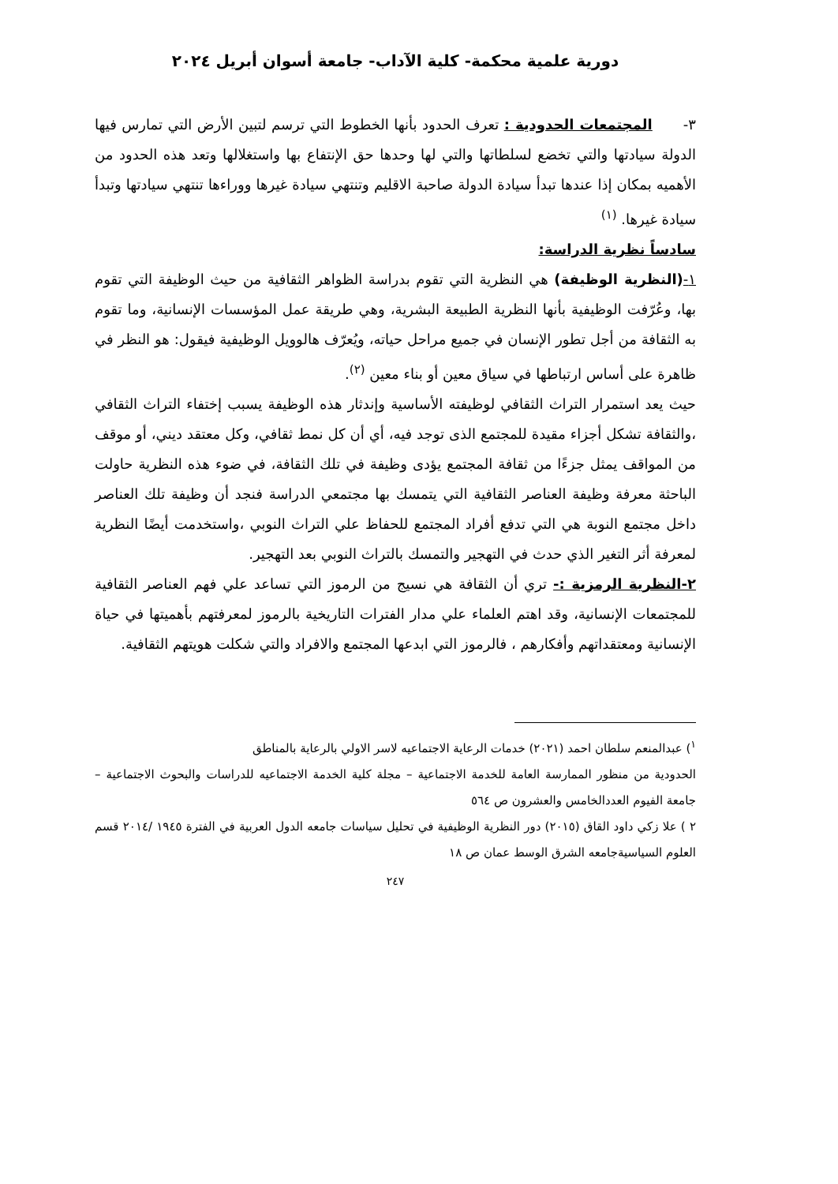دورية علمية محكمة- كلية الآداب- جامعة أسوان أبريل ٢٠٢٤
٣- المجتمعات الحدودية : تعرف الحدود بأنها الخطوط التي ترسم لتبين الأرض التي تمارس فيها الدولة سيادتها والتي تخضع لسلطاتها والتي لها وحدها حق الإنتفاع بها واستغلالها وتعد هذه الحدود من الأهميه بمكان إذا عندها تبدأ سيادة الدولة صاحبة الاقليم وتنتهي سيادة غيرها ووراءها تنتهي سيادتها وتبدأ سيادة غيرها. <sup>(١)</sup>
سادساً نظرية الدراسة:
١-(النظرية الوظيفة) هي النظرية التي تقوم بدراسة الظواهر الثقافية من حيث الوظيفة التي تقوم بها، وعُرّفت الوظيفية بأنها النظرية الطبيعة البشرية، وهي طريقة عمل المؤسسات الإنسانية، وما تقوم به الثقافة من أجل تطور الإنسان في جميع مراحل حياته، ويُعرّف هالوويل الوظيفية فيقول: هو النظر في ظاهرة على أساس ارتباطها في سياق معين أو بناء معين <sup>(٢)</sup>.
حيث يعد استمرار التراث الثقافي لوظيفته الأساسية وإندثار هذه الوظيفة يسبب إختفاء التراث الثقافي ،والثقافة تشكل أجزاء مقيدة للمجتمع الذى توجد فيه، أي أن كل نمط ثقافي، وكل معتقد ديني، أو موقف من المواقف يمثل جزءًا من ثقافة المجتمع يؤدى وظيفة في تلك الثقافة، في ضوء هذه النظرية حاولت الباحثة معرفة وظيفة العناصر الثقافية التي يتمسك بها مجتمعي الدراسة فنجد أن وظيفة تلك العناصر داخل مجتمع النوبة هي التي تدفع أفراد المجتمع للحفاظ علي التراث النوبي ،واستخدمت أيضًا النظرية لمعرفة أثر التغير الذي حدث في التهجير والتمسك بالتراث النوبي بعد التهجير.
٢-النظرية الرمزية :- تري أن الثقافة هي نسيج من الرموز التي تساعد علي فهم العناصر الثقافية للمجتمعات الإنسانية، وقد اهتم العلماء علي مدار الفترات التاريخية بالرموز لمعرفتهم بأهميتها في حياة الإنسانية ومعتقداتهم وأفكارهم ، فالرموز التي ابدعها المجتمع والافراد والتي شكلت هويتهم الثقافية.
<sup>١</sup>) عبدالمنعم سلطان احمد (٢٠٢١) خدمات الرعاية الاجتماعيه لاسر الاولي بالرعاية بالمناطق
الحدودية من منظور الممارسة العامة للخدمة الاجتماعية – مجلة كلية الخدمة الاجتماعيه للدراسات والبحوث الاجتماعية – جامعة الفيوم العددالخامس والعشرون ص ٥٦٤
٢ ) علا زكي داود القاق (٢٠١٥) دور النظرية الوظيفية في تحليل سياسات جامعه الدول العربية في الفترة ١٩٤٥ /٢٠١٤ قسم العلوم السياسيةجامعه الشرق الوسط عمان ص ١٨
٢٤٧